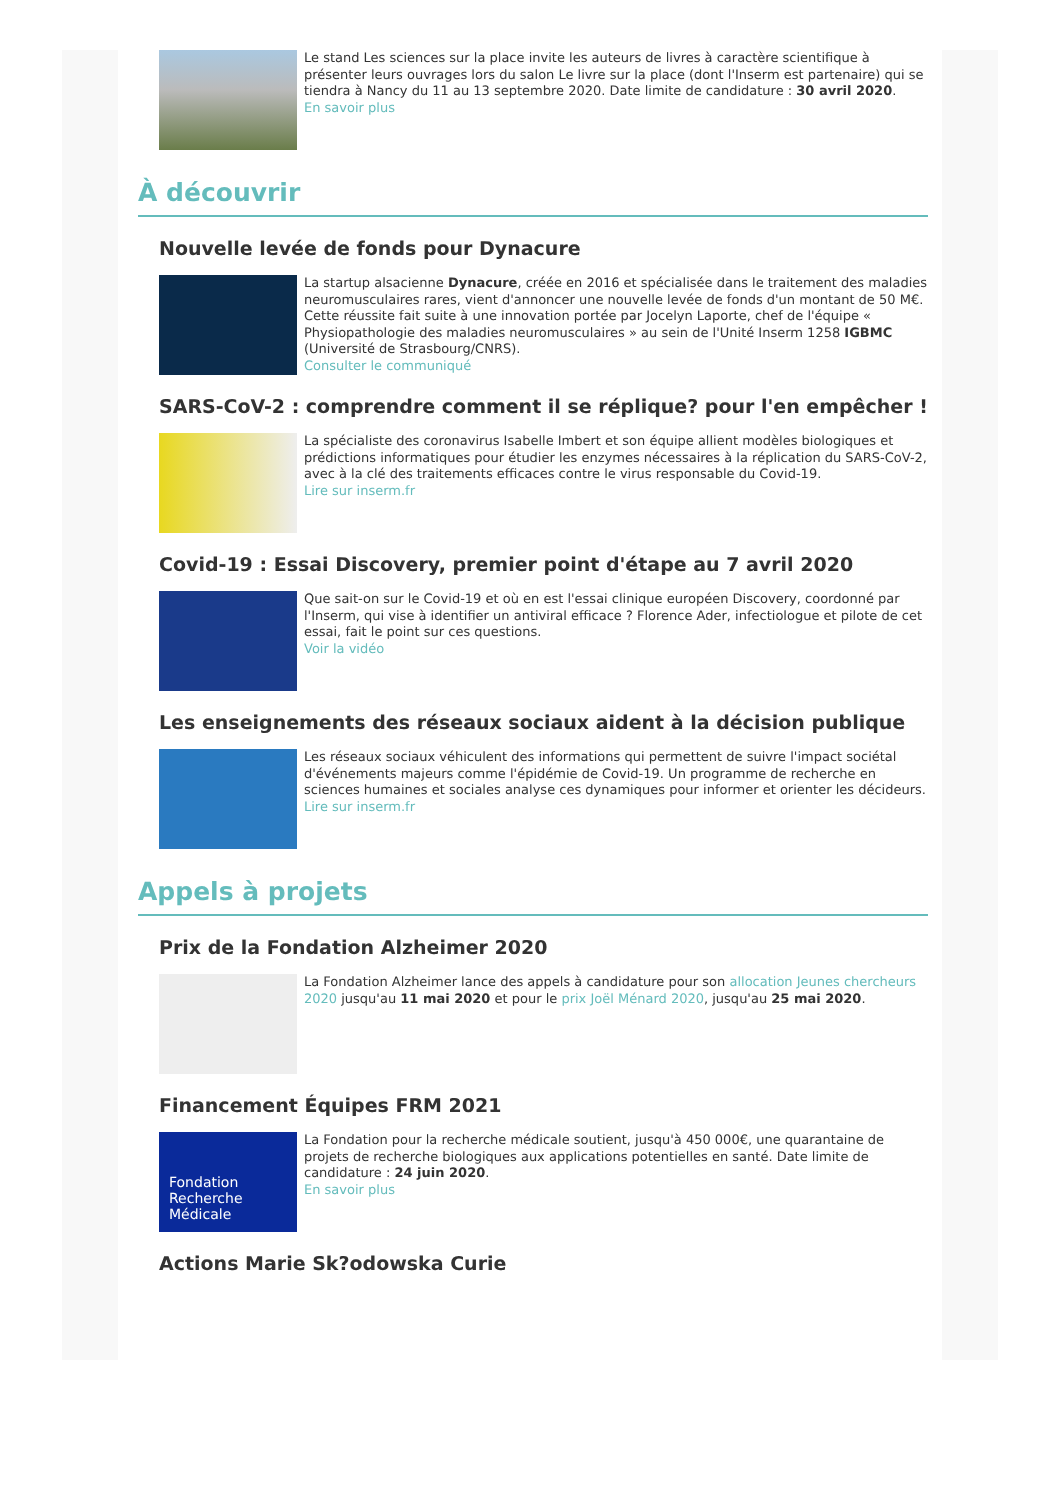Le stand Les sciences sur la place invite les auteurs de livres à caractère scientifique à présenter leurs ouvrages lors du salon Le livre sur la place (dont l'Inserm est partenaire) qui se tiendra à Nancy du 11 au 13 septembre 2020. Date limite de candidature : 30 avril 2020.
En savoir plus
À découvrir
Nouvelle levée de fonds pour Dynacure
La startup alsacienne Dynacure, créée en 2016 et spécialisée dans le traitement des maladies neuromusculaires rares, vient d'annoncer une nouvelle levée de fonds d'un montant de 50 M€. Cette réussite fait suite à une innovation portée par Jocelyn Laporte, chef de l'équipe « Physiopathologie des maladies neuromusculaires » au sein de l'Unité Inserm 1258 IGBMC (Université de Strasbourg/CNRS).
Consulter le communiqué
SARS-CoV-2 : comprendre comment il se réplique? pour l'en empêcher !
La spécialiste des coronavirus Isabelle Imbert et son équipe allient modèles biologiques et prédictions informatiques pour étudier les enzymes nécessaires à la réplication du SARS-CoV-2, avec à la clé des traitements efficaces contre le virus responsable du Covid-19.
Lire sur inserm.fr
Covid-19 : Essai Discovery, premier point d'étape au 7 avril 2020
Que sait-on sur le Covid-19 et où en est l'essai clinique européen Discovery, coordonné par l'Inserm, qui vise à identifier un antiviral efficace ? Florence Ader, infectiologue et pilote de cet essai, fait le point sur ces questions.
Voir la vidéo
Les enseignements des réseaux sociaux aident à la décision publique
Les réseaux sociaux véhiculent des informations qui permettent de suivre l'impact sociétal d'événements majeurs comme l'épidémie de Covid-19. Un programme de recherche en sciences humaines et sociales analyse ces dynamiques pour informer et orienter les décideurs.
Lire sur inserm.fr
Appels à projets
Prix de la Fondation Alzheimer 2020
La Fondation Alzheimer lance des appels à candidature pour son allocation Jeunes chercheurs 2020 jusqu'au 11 mai 2020 et pour le prix Joël Ménard 2020, jusqu'au 25 mai 2020.
Financement Équipes FRM 2021
Fondation Recherche Médicale
La Fondation pour la recherche médicale soutient, jusqu'à 450 000€, une quarantaine de projets de recherche biologiques aux applications potentielles en santé. Date limite de candidature : 24 juin 2020.
En savoir plus
Actions Marie Sk?odowska Curie